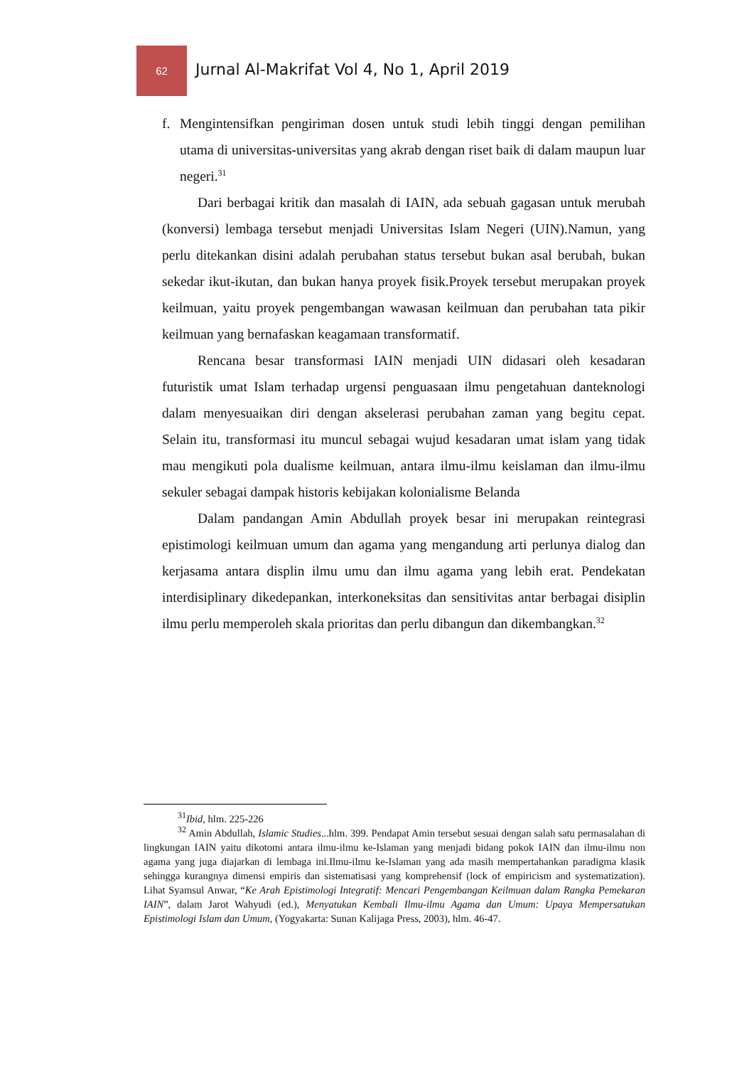62
Jurnal Al-Makrifat Vol 4, No 1, April 2019
f. Mengintensifkan pengiriman dosen untuk studi lebih tinggi dengan pemilihan utama di universitas-universitas yang akrab dengan riset baik di dalam maupun luar negeri.<sup>31</sup>
Dari berbagai kritik dan masalah di IAIN, ada sebuah gagasan untuk merubah (konversi) lembaga tersebut menjadi Universitas Islam Negeri (UIN).Namun, yang perlu ditekankan disini adalah perubahan status tersebut bukan asal berubah, bukan sekedar ikut-ikutan, dan bukan hanya proyek fisik.Proyek tersebut merupakan proyek keilmuan, yaitu proyek pengembangan wawasan keilmuan dan perubahan tata pikir keilmuan yang bernafaskan keagamaan transformatif.
Rencana besar transformasi IAIN menjadi UIN didasari oleh kesadaran futuristik umat Islam terhadap urgensi penguasaan ilmu pengetahuan danteknologi dalam menyesuaikan diri dengan akselerasi perubahan zaman yang begitu cepat. Selain itu, transformasi itu muncul sebagai wujud kesadaran umat islam yang tidak mau mengikuti pola dualisme keilmuan, antara ilmu-ilmu keislaman dan ilmu-ilmu sekuler sebagai dampak historis kebijakan kolonialisme Belanda
Dalam pandangan Amin Abdullah proyek besar ini merupakan reintegrasi epistimologi keilmuan umum dan agama yang mengandung arti perlunya dialog dan kerjasama antara displin ilmu umu dan ilmu agama yang lebih erat. Pendekatan interdisiplinary dikedepankan, interkoneksitas dan sensitivitas antar berbagai disiplin ilmu perlu memperoleh skala prioritas dan perlu dibangun dan dikembangkan.<sup>32</sup>
<sup>31</sup> Ibid, hlm. 225-226
<sup>32</sup> Amin Abdullah, Islamic Studies...hlm. 399. Pendapat Amin tersebut sesuai dengan salah satu permasalahan di lingkungan IAIN yaitu dikotomi antara ilmu-ilmu ke-Islaman yang menjadi bidang pokok IAIN dan ilmu-ilmu non agama yang juga diajarkan di lembaga ini.Ilmu-ilmu ke-Islaman yang ada masih mempertahankan paradigma klasik sehingga kurangnya dimensi empiris dan sistematisasi yang komprehensif (lock of empiricism and systematization). Lihat Syamsul Anwar, “Ke Arah Epistimologi Integratif: Mencari Pengembangan Keilmuan dalam Rangka Pemekaran IAIN”, dalam Jarot Wahyudi (ed.), Menyatukan Kembali Ilmu-ilmu Agama dan Umum: Upaya Mempersatukan Epistimologi Islam dan Umum, (Yogyakarta: Sunan Kalijaga Press, 2003), hlm. 46-47.